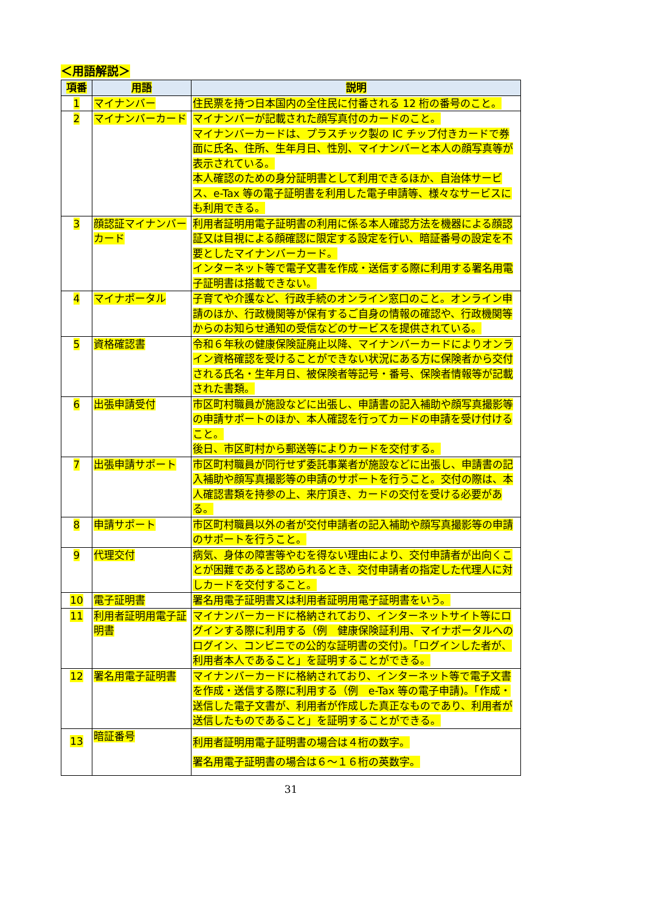＜用語解説＞
| 項番 | 用語 | 説明 |
| --- | --- | --- |
| 1 | マイナンバー | 住民票を持つ日本国内の全住民に付番される 12 桁の番号のこと。 |
| 2 | マイナンバーカード | マイナンバーが記載された顔写真付のカードのこと。 マイナンバーカードは、プラスチック製の IC チップ付きカードで券面に氏名、住所、生年月日、性別、マイナンバーと本人の顔写真等が表示されている。 本人確認のための身分証明書として利用できるほか、自治体サービス、e-Tax 等の電子証明書を利用した電子申請等、様々なサービスにも利用できる。 |
| 3 | 顔認証マイナンバーカード | 利用者証明用電子証明書の利用に係る本人確認方法を機器による顔認証又は目視による顔確認に限定する設定を行い、暗証番号の設定を不要としたマイナンバーカード。 インターネット等で電子文書を作成・送信する際に利用する署名用電子証明書は搭載できない。 |
| 4 | マイナポータル | 子育てや介護など、行政手続のオンライン窓口のこと。オンライン申請のほか、行政機関等が保有するご自身の情報の確認や、行政機関等からのお知らせ通知の受信などのサービスを提供されている。 |
| 5 | 資格確認書 | 令和６年秋の健康保険証廃止以降、マイナンバーカードによりオンライン資格確認を受けることができない状況にある方に保険者から交付される氏名・生年月日、被保険者等記号・番号、保険者情報等が記載された書類。 |
| 6 | 出張申請受付 | 市区町村職員が施設などに出張し、申請書の記入補助や顔写真撮影等の申請サポートのほか、本人確認を行ってカードの申請を受け付けること。 後日、市区町村から郵送等によりカードを交付する。 |
| 7 | 出張申請サポート | 市区町村職員が同行せず委託事業者が施設などに出張し、申請書の記入補助や顔写真撮影等の申請のサポートを行うこと。交付の際は、本人確認書類を持参の上、来庁頂き、カードの交付を受ける必要がある。 |
| 8 | 申請サポート | 市区町村職員以外の者が交付申請者の記入補助や顔写真撮影等の申請のサポートを行うこと。 |
| 9 | 代理交付 | 病気、身体の障害等やむを得ない理由により、交付申請者が出向くことが困難であると認められるとき、交付申請者の指定した代理人に対しカードを交付すること。 |
| 10 | 電子証明書 | 署名用電子証明書又は利用者証明用電子証明書をいう。 |
| 11 | 利用者証明用電子証明書 | マイナンバーカードに格納されており、インターネットサイト等にログインする際に利用する（例 健康保険証利用、マイナポータルへのログイン、コンビニでの公的な証明書の交付)。「ログインした者が、利用者本人であること」を証明することができる。 |
| 12 | 署名用電子証明書 | マイナンバーカードに格納されており、インターネット等で電子文書を作成・送信する際に利用する（例 e-Tax 等の電子申請)。「作成・送信した電子文書が、利用者が作成した真正なものであり、利用者が送信したものであること」を証明することができる。 |
| 13 | 暗証番号 | 利用者証明用電子証明書の場合は４桁の数字。 署名用電子証明書の場合は６～１６桁の英数字。 |
31